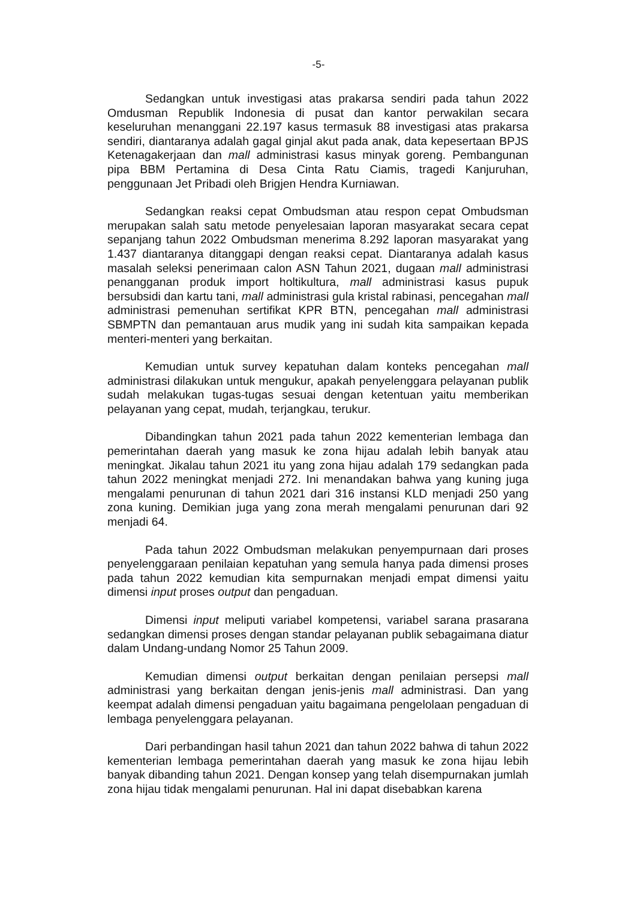-5-
Sedangkan untuk investigasi atas prakarsa sendiri pada tahun 2022 Omdusman Republik Indonesia di pusat dan kantor perwakilan secara keseluruhan menanggani 22.197 kasus termasuk 88 investigasi atas prakarsa sendiri, diantaranya adalah gagal ginjal akut pada anak, data kepesertaan BPJS Ketenagakerjaan dan mall administrasi kasus minyak goreng. Pembangunan pipa BBM Pertamina di Desa Cinta Ratu Ciamis, tragedi Kanjuruhan, penggunaan Jet Pribadi oleh Brigjen Hendra Kurniawan.
Sedangkan reaksi cepat Ombudsman atau respon cepat Ombudsman merupakan salah satu metode penyelesaian laporan masyarakat secara cepat sepanjang tahun 2022 Ombudsman menerima 8.292 laporan masyarakat yang 1.437 diantaranya ditanggapi dengan reaksi cepat. Diantaranya adalah kasus masalah seleksi penerimaan calon ASN Tahun 2021, dugaan mall administrasi penangganan produk import holtikultura, mall administrasi kasus pupuk bersubsidi dan kartu tani, mall administrasi gula kristal rabinasi, pencegahan mall administrasi pemenuhan sertifikat KPR BTN, pencegahan mall administrasi SBMPTN dan pemantauan arus mudik yang ini sudah kita sampaikan kepada menteri-menteri yang berkaitan.
Kemudian untuk survey kepatuhan dalam konteks pencegahan mall administrasi dilakukan untuk mengukur, apakah penyelenggara pelayanan publik sudah melakukan tugas-tugas sesuai dengan ketentuan yaitu memberikan pelayanan yang cepat, mudah, terjangkau, terukur.
Dibandingkan tahun 2021 pada tahun 2022 kementerian lembaga dan pemerintahan daerah yang masuk ke zona hijau adalah lebih banyak atau meningkat. Jikalau tahun 2021 itu yang zona hijau adalah 179 sedangkan pada tahun 2022 meningkat menjadi 272. Ini menandakan bahwa yang kuning juga mengalami penurunan di tahun 2021 dari 316 instansi KLD menjadi 250 yang zona kuning. Demikian juga yang zona merah mengalami penurunan dari 92 menjadi 64.
Pada tahun 2022 Ombudsman melakukan penyempurnaan dari proses penyelenggaraan penilaian kepatuhan yang semula hanya pada dimensi proses pada tahun 2022 kemudian kita sempurnakan menjadi empat dimensi yaitu dimensi input proses output dan pengaduan.
Dimensi input meliputi variabel kompetensi, variabel sarana prasarana sedangkan dimensi proses dengan standar pelayanan publik sebagaimana diatur dalam Undang-undang Nomor 25 Tahun 2009.
Kemudian dimensi output berkaitan dengan penilaian persepsi mall administrasi yang berkaitan dengan jenis-jenis mall administrasi. Dan yang keempat adalah dimensi pengaduan yaitu bagaimana pengelolaan pengaduan di lembaga penyelenggara pelayanan.
Dari perbandingan hasil tahun 2021 dan tahun 2022 bahwa di tahun 2022 kementerian lembaga pemerintahan daerah yang masuk ke zona hijau lebih banyak dibanding tahun 2021. Dengan konsep yang telah disempurnakan jumlah zona hijau tidak mengalami penurunan. Hal ini dapat disebabkan karena